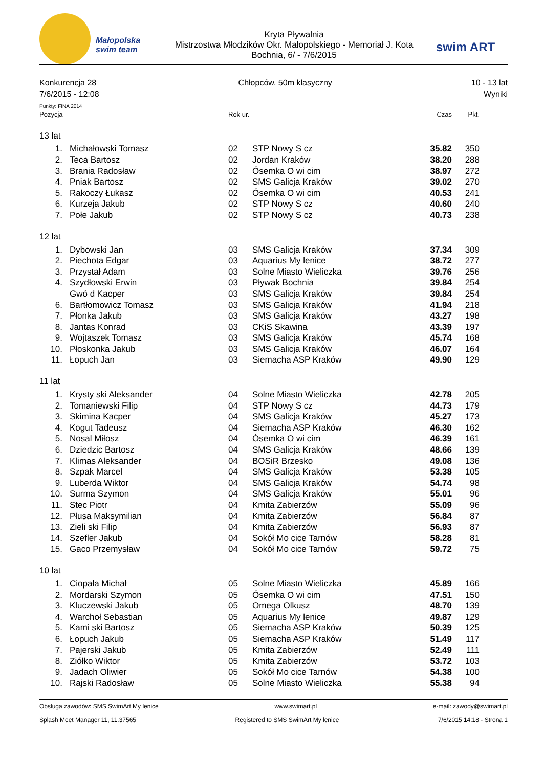Małopolska swim team
Kryta Pływalnia
Mistrzostwa Młodzików Okr. Małopolskiego - Memoriał J. Kota
Bochnia, 6/ - 7/6/2015
swim ART
Konkurencja 28
7/6/2015 - 12:08
Chłopców, 50m klasyczny 10 - 13 lat
Wyniki
Punkty: FINA 2014
| Pozycja | | Rok ur. | | Czas | Pkt. |
| --- | --- | --- | --- | --- | --- |
| 13 lat | | | | | |
| 1. | Michałowski Tomasz | 02 | STP Nowy S cz | 35.82 | 350 |
| 2. | Teca Bartosz | 02 | Jordan Kraków | 38.20 | 288 |
| 3. | Brania Radosław | 02 | Ósemka O wi cim | 38.97 | 272 |
| 4. | Pniak Bartosz | 02 | SMS Galicja Kraków | 39.02 | 270 |
| 5. | Rakoczy Łukasz | 02 | Ósemka O wi cim | 40.53 | 241 |
| 6. | Kurzeja Jakub | 02 | STP Nowy S cz | 40.60 | 240 |
| 7. | Połe Jakub | 02 | STP Nowy S cz | 40.73 | 238 |
| 12 lat | | | | | |
| 1. | Dybowski Jan | 03 | SMS Galicja Kraków | 37.34 | 309 |
| 2. | Piechota Edgar | 03 | Aquarius My lenice | 38.72 | 277 |
| 3. | Przystał Adam | 03 | Solne Miasto Wieliczka | 39.76 | 256 |
| 4. | Szydłowski Erwin | 03 | Pływak Bochnia | 39.84 | 254 |
| | Gwó d Kacper | 03 | SMS Galicja Kraków | 39.84 | 254 |
| 6. | Bartłomowicz Tomasz | 03 | SMS Galicja Kraków | 41.94 | 218 |
| 7. | Płonka Jakub | 03 | SMS Galicja Kraków | 43.27 | 198 |
| 8. | Jantas Konrad | 03 | CKiS Skawina | 43.39 | 197 |
| 9. | Wojtaszek Tomasz | 03 | SMS Galicja Kraków | 45.74 | 168 |
| 10. | Płoskonka Jakub | 03 | SMS Galicja Kraków | 46.07 | 164 |
| 11. | Łopuch Jan | 03 | Siemacha ASP Kraków | 49.90 | 129 |
| 11 lat | | | | | |
| 1. | Krysty ski Aleksander | 04 | Solne Miasto Wieliczka | 42.78 | 205 |
| 2. | Tomaniewski Filip | 04 | STP Nowy S cz | 44.73 | 179 |
| 3. | Skimina Kacper | 04 | SMS Galicja Kraków | 45.27 | 173 |
| 4. | Kogut Tadeusz | 04 | Siemacha ASP Kraków | 46.30 | 162 |
| 5. | Nosal Miłosz | 04 | Ósemka O wi cim | 46.39 | 161 |
| 6. | Dziedzic Bartosz | 04 | SMS Galicja Kraków | 48.66 | 139 |
| 7. | Klimas Aleksander | 04 | BOSiR Brzesko | 49.08 | 136 |
| 8. | Szpak Marcel | 04 | SMS Galicja Kraków | 53.38 | 105 |
| 9. | Luberda Wiktor | 04 | SMS Galicja Kraków | 54.74 | 98 |
| 10. | Surma Szymon | 04 | SMS Galicja Kraków | 55.01 | 96 |
| 11. | Stec Piotr | 04 | Kmita Zabierzów | 55.09 | 96 |
| 12. | Płusa Maksymilian | 04 | Kmita Zabierzów | 56.84 | 87 |
| 13. | Zieli ski Filip | 04 | Kmita Zabierzów | 56.93 | 87 |
| 14. | Szefler Jakub | 04 | Sokół Mo cice Tarnów | 58.28 | 81 |
| 15. | Gaco Przemysław | 04 | Sokół Mo cice Tarnów | 59.72 | 75 |
| 10 lat | | | | | |
| 1. | Ciopała Michał | 05 | Solne Miasto Wieliczka | 45.89 | 166 |
| 2. | Mordarski Szymon | 05 | Ósemka O wi cim | 47.51 | 150 |
| 3. | Kluczewski Jakub | 05 | Omega Olkusz | 48.70 | 139 |
| 4. | Warchoł Sebastian | 05 | Aquarius My lenice | 49.87 | 129 |
| 5. | Kami ski Bartosz | 05 | Siemacha ASP Kraków | 50.39 | 125 |
| 6. | Łopuch Jakub | 05 | Siemacha ASP Kraków | 51.49 | 117 |
| 7. | Pajerski Jakub | 05 | Kmita Zabierzów | 52.49 | 111 |
| 8. | Ziółko Wiktor | 05 | Kmita Zabierzów | 53.72 | 103 |
| 9. | Jadach Oliwier | 05 | Sokół Mo cice Tarnów | 54.38 | 100 |
| 10. | Rajski Radosław | 05 | Solne Miasto Wieliczka | 55.38 | 94 |
Obsługa zawodów: SMS SwimArt My lenice www.swimart.pl e-mail: zawody@swimart.pl
Splash Meet Manager 11, 11.37565 Registered to SMS SwimArt My lenice 7/6/2015 14:18 - Strona 1